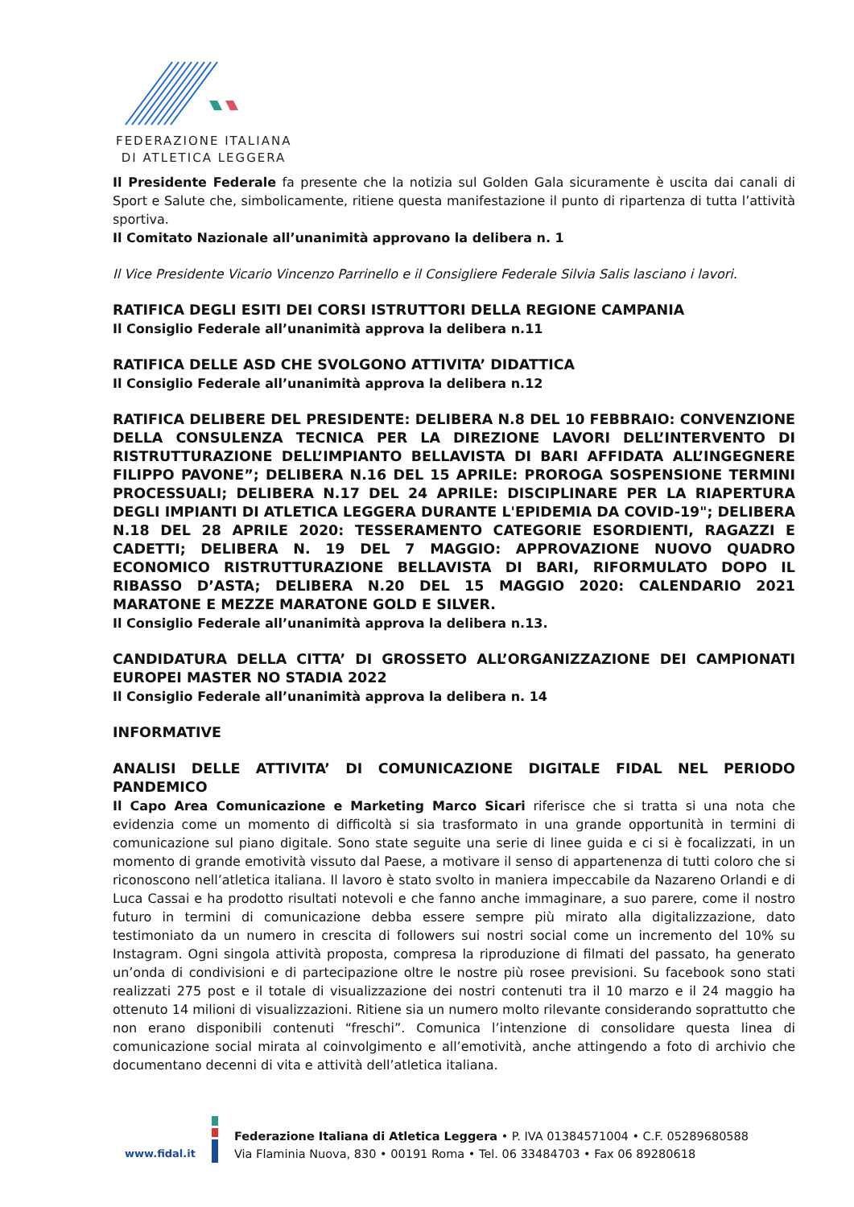FEDERAZIONE ITALIANA
DI ATLETICA LEGGERA
Il Presidente Federale fa presente che la notizia sul Golden Gala sicuramente è uscita dai canali di Sport e Salute che, simbolicamente, ritiene questa manifestazione il punto di ripartenza di tutta l’attività sportiva.
Il Comitato Nazionale all’unanimità approvano la delibera n. 1
Il Vice Presidente Vicario Vincenzo Parrinello e il Consigliere Federale Silvia Salis lasciano i lavori.
RATIFICA DEGLI ESITI DEI CORSI ISTRUTTORI DELLA REGIONE CAMPANIA
Il Consiglio Federale all’unanimità approva la delibera n.11
RATIFICA DELLE ASD CHE SVOLGONO ATTIVITA’ DIDATTICA
Il Consiglio Federale all’unanimità approva la delibera n.12
RATIFICA DELIBERE DEL PRESIDENTE: DELIBERA N.8 DEL 10 FEBBRAIO: CONVENZIONE DELLA CONSULENZA TECNICA PER LA DIREZIONE LAVORI DELL’INTERVENTO DI RISTRUTTURAZIONE DELL’IMPIANTO BELLAVISTA DI BARI AFFIDATA ALL’INGEGNERE FILIPPO PAVONE”; DELIBERA N.16 DEL 15 APRILE: PROROGA SOSPENSIONE TERMINI PROCESSUALI; DELIBERA N.17 DEL 24 APRILE: DISCIPLINARE PER LA RIAPERTURA DEGLI IMPIANTI DI ATLETICA LEGGERA DURANTE L'EPIDEMIA DA COVID-19"; DELIBERA N.18 DEL 28 APRILE 2020: TESSERAMENTO CATEGORIE ESORDIENTI, RAGAZZI E CADETTI; DELIBERA N. 19 DEL 7 MAGGIO: APPROVAZIONE NUOVO QUADRO ECONOMICO RISTRUTTURAZIONE BELLAVISTA DI BARI, RIFORMULATO DOPO IL RIBASSO D’ASTA; DELIBERA N.20 DEL 15 MAGGIO 2020: CALENDARIO 2021 MARATONE E MEZZE MARATONE GOLD E SILVER.
Il Consiglio Federale all’unanimità approva la delibera n.13.
CANDIDATURA DELLA CITTA’ DI GROSSETO ALL’ORGANIZZAZIONE DEI CAMPIONATI EUROPEI MASTER NO STADIA 2022
Il Consiglio Federale all’unanimità approva la delibera n. 14
INFORMATIVE
ANALISI DELLE ATTIVITA’ DI COMUNICAZIONE DIGITALE FIDAL NEL PERIODO PANDEMICO
Il Capo Area Comunicazione e Marketing Marco Sicari riferisce che si tratta si una nota che evidenzia come un momento di difficoltà si sia trasformato in una grande opportunità in termini di comunicazione sul piano digitale. Sono state seguite una serie di linee guida e ci si è focalizzati, in un momento di grande emotività vissuto dal Paese, a motivare il senso di appartenenza di tutti coloro che si riconoscono nell’atletica italiana. Il lavoro è stato svolto in maniera impeccabile da Nazareno Orlandi e di Luca Cassai e ha prodotto risultati notevoli e che fanno anche immaginare, a suo parere, come il nostro futuro in termini di comunicazione debba essere sempre più mirato alla digitalizzazione, dato testimoniato da un numero in crescita di followers sui nostri social come un incremento del 10% su Instagram. Ogni singola attività proposta, compresa la riproduzione di filmati del passato, ha generato un’onda di condivisioni e di partecipazione oltre le nostre più rosee previsioni. Su facebook sono stati realizzati 275 post e il totale di visualizzazione dei nostri contenuti tra il 10 marzo e il 24 maggio ha ottenuto 14 milioni di visualizzazioni. Ritiene sia un numero molto rilevante considerando soprattutto che non erano disponibili contenuti “freschi”. Comunica l’intenzione di consolidare questa linea di comunicazione social mirata al coinvolgimento e all’emotività, anche attingendo a foto di archivio che documentano decenni di vita e attività dell’atletica italiana.
www.fidal.it
Federazione Italiana di Atletica Leggera • P. IVA 01384571004 • C.F. 05289680588
Via Flaminia Nuova, 830 • 00191 Roma • Tel. 06 33484703 • Fax 06 89280618